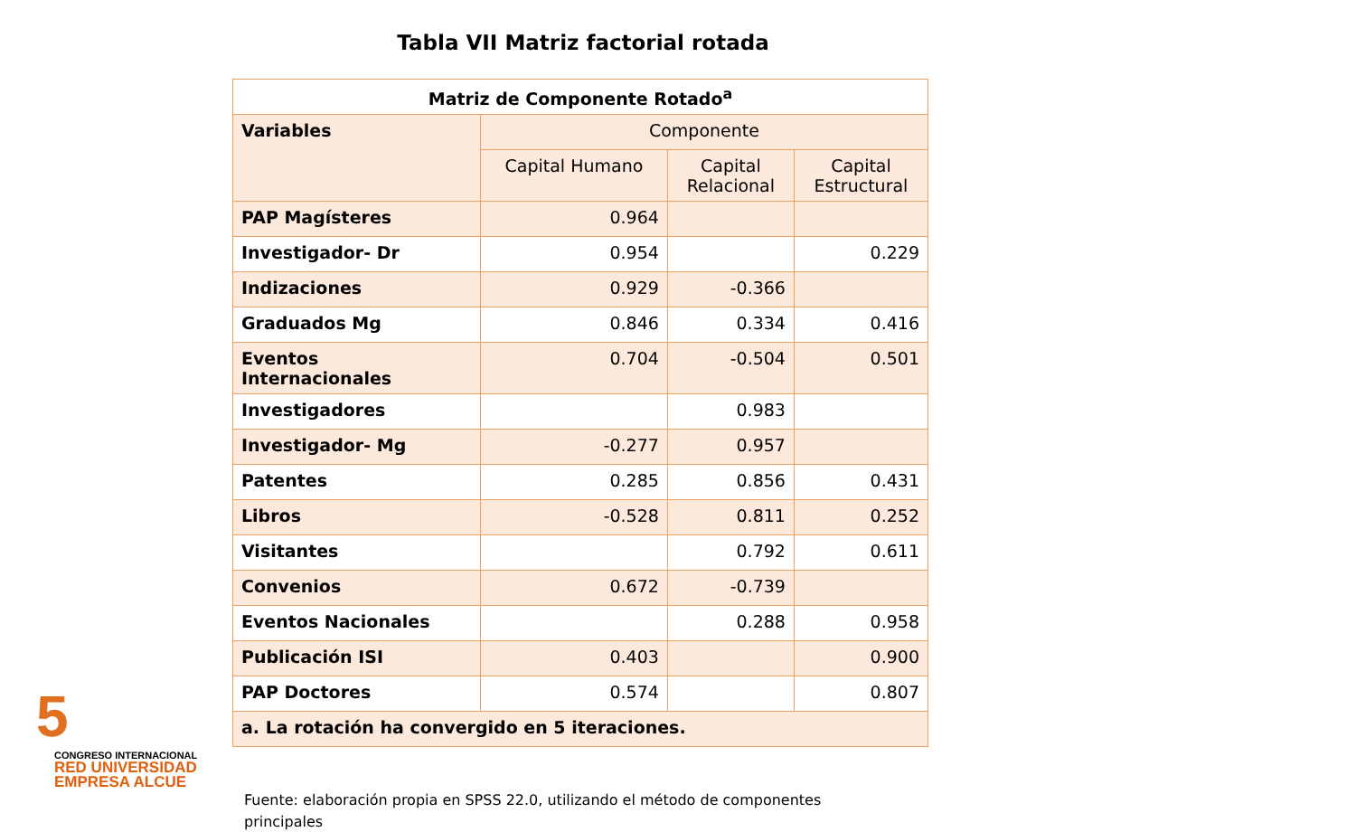Tabla VII Matriz factorial rotada
| Matriz de Componente Rotado<sup>a</sup> | | | |
| --- | --- | --- | --- |
| Variables | Componente | | |
| | Capital Humano | Capital Relacional | Capital Estructural |
| PAP Magísteres | 0.964 | | |
| Investigador- Dr | 0.954 | | 0.229 |
| Indizaciones | 0.929 | -0.366 | |
| Graduados Mg | 0.846 | 0.334 | 0.416 |
| Eventos Internacionales | 0.704 | -0.504 | 0.501 |
| Investigadores | | 0.983 | |
| Investigador- Mg | -0.277 | 0.957 | |
| Patentes | 0.285 | 0.856 | 0.431 |
| Libros | -0.528 | 0.811 | 0.252 |
| Visitantes | | 0.792 | 0.611 |
| Convenios | 0.672 | -0.739 | |
| Eventos Nacionales | | 0.288 | 0.958 |
| Publicación ISI | 0.403 | | 0.900 |
| PAP Doctores | 0.574 | | 0.807 |
| a. La rotación ha convergido en 5 iteraciones. | | | |
Fuente: elaboración propia en SPSS 22.0, utilizando el método de componentes principales
5
CONGRESO INTERNACIONAL
RED UNIVERSIDAD
EMPRESA ALCUE